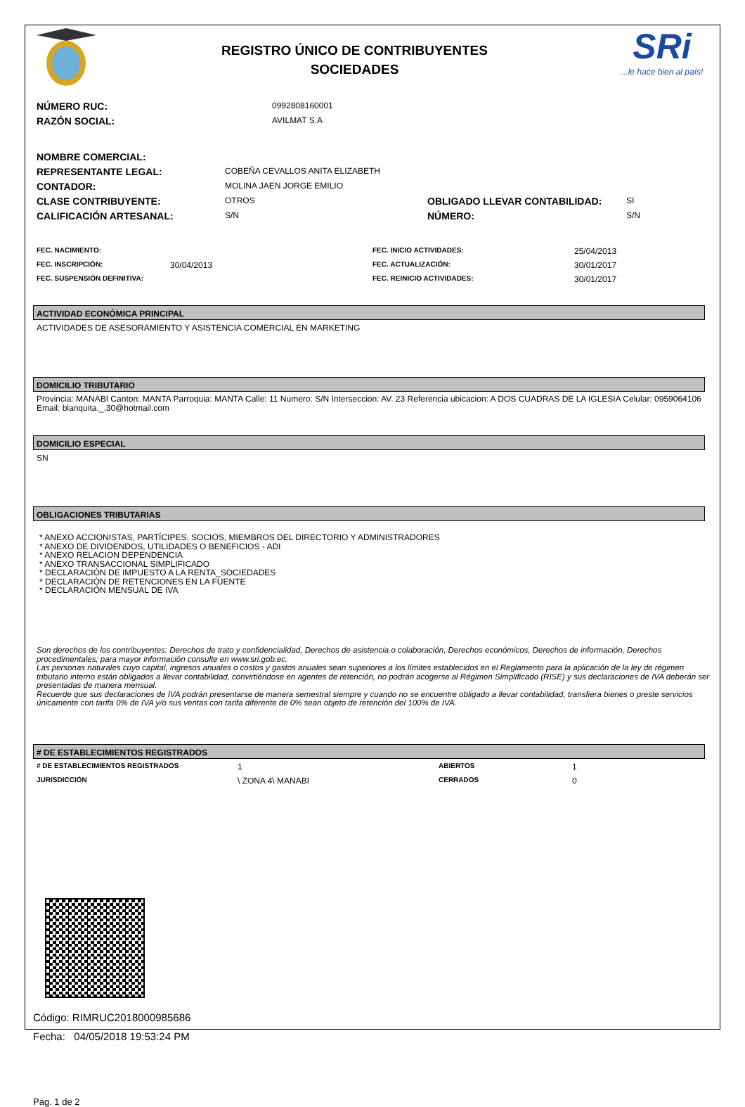REGISTRO ÚNICO DE CONTRIBUYENTES
SOCIEDADES
SRi...le hace bien al país!
| NÚMERO RUC: | 0992808160001 |
| RAZÓN SOCIAL: | AVILMAT S.A |
| NOMBRE COMERCIAL: | | | |
| REPRESENTANTE LEGAL: | COBEÑA CEVALLOS ANITA ELIZABETH | | |
| CONTADOR: | MOLINA JAEN JORGE EMILIO | | |
| CLASE CONTRIBUYENTE: | OTROS | OBLIGADO LLEVAR CONTABILIDAD: | SI |
| CALIFICACIÓN ARTESANAL: | S/N | NÚMERO: | S/N |
| FEC. NACIMIENTO: | | FEC. INICIO ACTIVIDADES: | 25/04/2013 |
| FEC. INSCRIPCIÓN: | 30/04/2013 | FEC. ACTUALIZACIÓN: | 30/01/2017 |
| FEC. SUSPENSIÓN DEFINITIVA: | | FEC. REINICIO ACTIVIDADES: | 30/01/2017 |
ACTIVIDAD ECONÓMICA PRINCIPAL
ACTIVIDADES DE ASESORAMIENTO Y ASISTENCIA COMERCIAL EN MARKETING
DOMICILIO TRIBUTARIO
Provincia: MANABI Canton: MANTA Parroquia: MANTA Calle: 11 Numero: S/N Interseccion: AV. 23 Referencia ubicacion: A DOS CUADRAS DE LA IGLESIA Celular: 0959064106 Email: blanquita._.30@hotmail.com
DOMICILIO ESPECIAL
SN
OBLIGACIONES TRIBUTARIAS
* ANEXO ACCIONISTAS, PARTÍCIPES, SOCIOS, MIEMBROS DEL DIRECTORIO Y ADMINISTRADORES
* ANEXO DE DIVIDENDOS, UTILIDADES O BENEFICIOS - ADI
* ANEXO RELACION DEPENDENCIA
* ANEXO TRANSACCIONAL SIMPLIFICADO
* DECLARACIÓN DE IMPUESTO A LA RENTA_SOCIEDADES
* DECLARACIÓN DE RETENCIONES EN LA FUENTE
* DECLARACIÓN MENSUAL DE IVA
Son derechos de los contribuyentes: Derechos de trato y confidencialidad, Derechos de asistencia o colaboración, Derechos económicos, Derechos de información, Derechos procedimentales; para mayor información consulte en www.sri.gob.ec.
Las personas naturales cuyo capital, ingresos anuales o costos y gastos anuales sean superiores a los límites establecidos en el Reglamento para la aplicación de la ley de régimen tributario interno están obligados a llevar contabilidad, convirtiéndose en agentes de retención, no podrán acogerse al Régimen Simplificado (RISE) y sus declaraciones de IVA deberán ser presentadas de manera mensual.
Recuerde que sus declaraciones de IVA podrán presentarse de manera semestral siempre y cuando no se encuentre obligado a llevar contabilidad, transfiera bienes o preste servicios únicamente con tarifa 0% de IVA y/o sus ventas con tarifa diferente de 0% sean objeto de retención del 100% de IVA.
# DE ESTABLECIMIENTOS REGISTRADOS
| # DE ESTABLECIMIENTOS REGISTRADOS | 1 | ABIERTOS | 1 |
| JURISDICCIÓN | \ ZONA 4\ MANABI | CERRADOS | 0 |
Código: RIMRUC2018000985686
Fecha: 04/05/2018 19:53:24 PM
Pag. 1 de 2